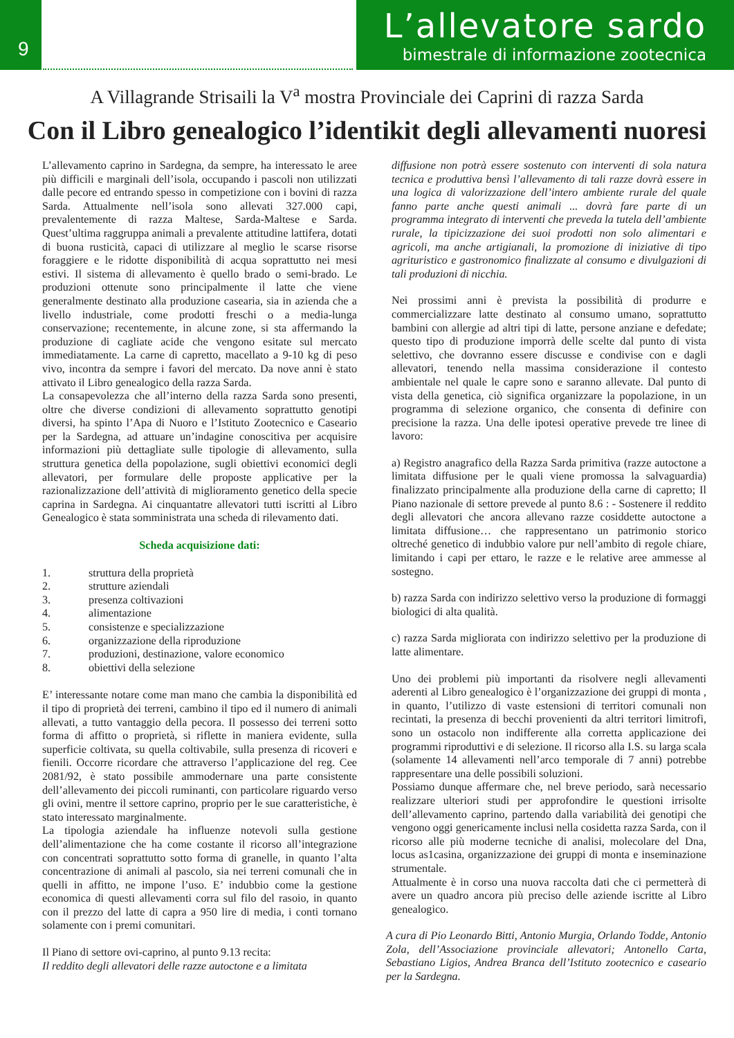9
L’allevatore sardo
bimestrale di informazione zootecnica
A Villagrande Strisaili la V<sup>a</sup> mostra Provinciale dei Caprini di razza Sarda
Con il Libro genealogico l’identikit degli allevamenti nuoresi
L’allevamento caprino in Sardegna, da sempre, ha interessato le aree più difficili e marginali dell’isola, occupando i pascoli non utilizzati dalle pecore ed entrando spesso in competizione con i bovini di razza Sarda. Attualmente nell’isola sono allevati 327.000 capi, prevalentemente di razza Maltese, Sarda-Maltese e Sarda. Quest’ultima raggruppa animali a prevalente attitudine lattifera, dotati di buona rusticità, capaci di utilizzare al meglio le scarse risorse foraggiere e le ridotte disponibilità di acqua soprattutto nei mesi estivi. Il sistema di allevamento è quello brado o semi-brado. Le produzioni ottenute sono principalmente il latte che viene generalmente destinato alla produzione casearia, sia in azienda che a livello industriale, come prodotti freschi o a media-lunga conservazione; recentemente, in alcune zone, si sta affermando la produzione di cagliate acide che vengono esitate sul mercato immediatamente. La carne di capretto, macellato a 9-10 kg di peso vivo, incontra da sempre i favori del mercato. Da nove anni è stato attivato il Libro genealogico della razza Sarda.
La consapevolezza che all’interno della razza Sarda sono presenti, oltre che diverse condizioni di allevamento soprattutto genotipi diversi, ha spinto l’Apa di Nuoro e l’Istituto Zootecnico e Caseario per la Sardegna, ad attuare un’indagine conoscitiva per acquisire informazioni più dettagliate sulle tipologie di allevamento, sulla struttura genetica della popolazione, sugli obiettivi economici degli allevatori, per formulare delle proposte applicative per la razionalizzazione dell’attività di miglioramento genetico della specie caprina in Sardegna. Ai cinquantatre allevatori tutti iscritti al Libro Genealogico è stata somministrata una scheda di rilevamento dati.
Scheda acquisizione dati:
1. struttura della proprietà
2. strutture aziendali
3. presenza coltivazioni
4. alimentazione
5. consistenze e specializzazione
6. organizzazione della riproduzione
7. produzioni, destinazione, valore economico
8. obiettivi della selezione
E’ interessante notare come man mano che cambia la disponibilità ed il tipo di proprietà dei terreni, cambino il tipo ed il numero di animali allevati, a tutto vantaggio della pecora. Il possesso dei terreni sotto forma di affitto o proprietà, si riflette in maniera evidente, sulla superficie coltivata, su quella coltivabile, sulla presenza di ricoveri e fienili. Occorre ricordare che attraverso l’applicazione del reg. Cee 2081/92, è stato possibile ammodernare una parte consistente dell’allevamento dei piccoli ruminanti, con particolare riguardo verso gli ovini, mentre il settore caprino, proprio per le sue caratteristiche, è stato interessato marginalmente.
La tipologia aziendale ha influenze notevoli sulla gestione dell’alimentazione che ha come costante il ricorso all’integrazione con concentrati soprattutto sotto forma di granelle, in quanto l’alta concentrazione di animali al pascolo, sia nei terreni comunali che in quelli in affitto, ne impone l’uso. E’ indubbio come la gestione economica di questi allevamenti corra sul filo del rasoio, in quanto con il prezzo del latte di capra a 950 lire di media, i conti tornano solamente con i premi comunitari.
Il Piano di settore ovi-caprino, al punto 9.13 recita:
Il reddito degli allevatori delle razze autoctone e a limitata
diffusione non potrà essere sostenuto con interventi di sola natura tecnica e produttiva bensì l’allevamento di tali razze dovrà essere in una logica di valorizzazione dell’intero ambiente rurale del quale fanno parte anche questi animali ... dovrà fare parte di un programma integrato di interventi che preveda la tutela dell’ambiente rurale, la tipicizzazione dei suoi prodotti non solo alimentari e agricoli, ma anche artigianali, la promozione di iniziative di tipo agrituristico e gastronomico finalizzate al consumo e divulgazioni di tali produzioni di nicchia.
Nei prossimi anni è prevista la possibilità di produrre e commercializzare latte destinato al consumo umano, soprattutto bambini con allergie ad altri tipi di latte, persone anziane e defedate; questo tipo di produzione imporrà delle scelte dal punto di vista selettivo, che dovranno essere discusse e condivise con e dagli allevatori, tenendo nella massima considerazione il contesto ambientale nel quale le capre sono e saranno allevate. Dal punto di vista della genetica, ciò significa organizzare la popolazione, in un programma di selezione organico, che consenta di definire con precisione la razza. Una delle ipotesi operative prevede tre linee di lavoro:
a) Registro anagrafico della Razza Sarda primitiva (razze autoctone a limitata diffusione per le quali viene promossa la salvaguardia) finalizzato principalmente alla produzione della carne di capretto; Il Piano nazionale di settore prevede al punto 8.6 : - Sostenere il reddito degli allevatori che ancora allevano razze cosiddette autoctone a limitata diffusione… che rappresentano un patrimonio storico oltreché genetico di indubbio valore pur nell’ambito di regole chiare, limitando i capi per ettaro, le razze e le relative aree ammesse al sostegno.
b) razza Sarda con indirizzo selettivo verso la produzione di formaggi biologici di alta qualità.
c) razza Sarda migliorata con indirizzo selettivo per la produzione di latte alimentare.
Uno dei problemi più importanti da risolvere negli allevamenti aderenti al Libro genealogico è l’organizzazione dei gruppi di monta , in quanto, l’utilizzo di vaste estensioni di territori comunali non recintati, la presenza di becchi provenienti da altri territori limitrofi, sono un ostacolo non indifferente alla corretta applicazione dei programmi riproduttivi e di selezione. Il ricorso alla I.S. su larga scala (solamente 14 allevamenti nell’arco temporale di 7 anni) potrebbe rappresentare una delle possibili soluzioni.
Possiamo dunque affermare che, nel breve periodo, sarà necessario realizzare ulteriori studi per approfondire le questioni irrisolte dell’allevamento caprino, partendo dalla variabilità dei genotipi che vengono oggi genericamente inclusi nella cosidetta razza Sarda, con il ricorso alle più moderne tecniche di analisi, molecolare del Dna, locus as1casina, organizzazione dei gruppi di monta e inseminazione strumentale.
Attualmente è in corso una nuova raccolta dati che ci permetterà di avere un quadro ancora più preciso delle aziende iscritte al Libro genealogico.
A cura di Pio Leonardo Bitti, Antonio Murgia, Orlando Todde, Antonio Zola, dell’Associazione provinciale allevatori; Antonello Carta, Sebastiano Ligios, Andrea Branca dell’Istituto zootecnico e caseario per la Sardegna.